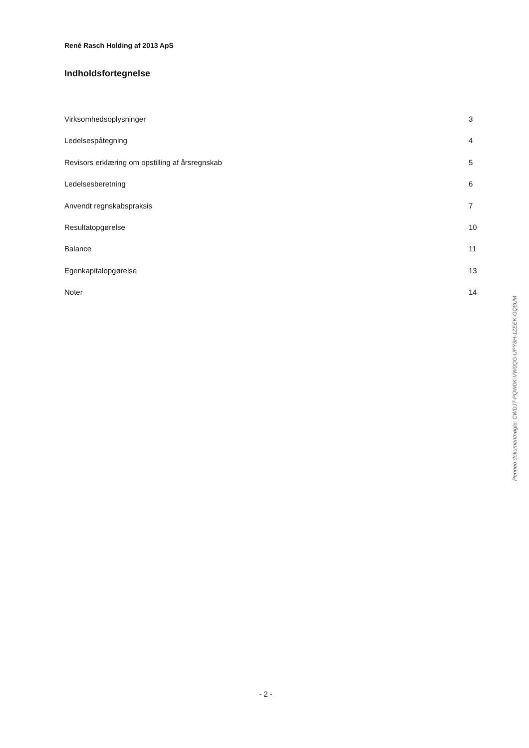René Rasch Holding af 2013 ApS
Indholdsfortegnelse
| Virksomhedsoplysninger | 3 |
| Ledelsespåtegning | 4 |
| Revisors erklæring om opstilling af årsregnskab | 5 |
| Ledelsesberetning | 6 |
| Anvendt regnskabspraksis | 7 |
| Resultatopgørelse | 10 |
| Balance | 11 |
| Egenkapitalopgørelse | 13 |
| Noter | 14 |
- 2 -
Penneo dokumentnøgle: CWDJT-PQW0K-VW0QG-UPY8H-1ZEEK-GQ8UM